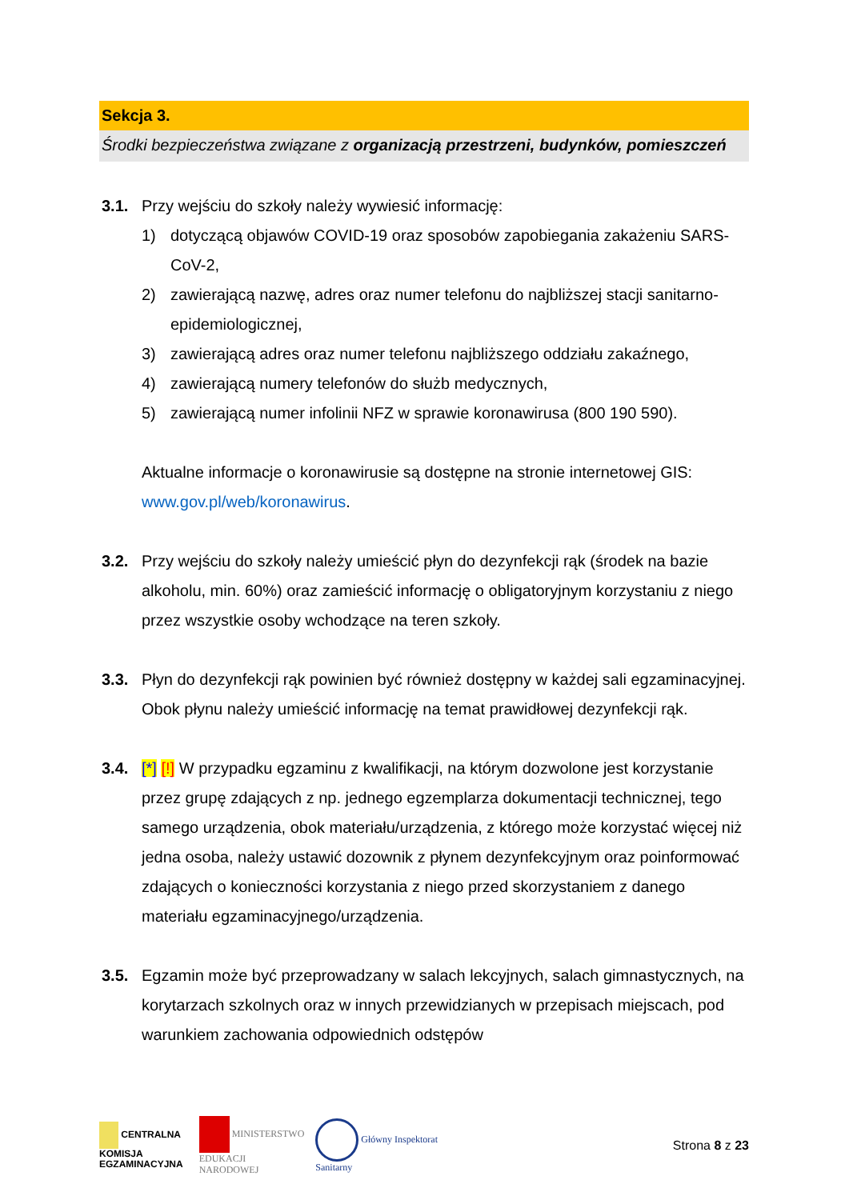Sekcja 3.
Środki bezpieczeństwa związane z organizacją przestrzeni, budynków, pomieszczeń
3.1. Przy wejściu do szkoły należy wywiesić informację:
1) dotyczącą objawów COVID-19 oraz sposobów zapobiegania zakażeniu SARS-CoV-2,
2) zawierającą nazwę, adres oraz numer telefonu do najbliższej stacji sanitarno-epidemiologicznej,
3) zawierającą adres oraz numer telefonu najbliższego oddziału zakaźnego,
4) zawierającą numery telefonów do służb medycznych,
5) zawierającą numer infolinii NFZ w sprawie koronawirusa (800 190 590).
Aktualne informacje o koronawirusie są dostępne na stronie internetowej GIS: www.gov.pl/web/koronawirus.
3.2. Przy wejściu do szkoły należy umieścić płyn do dezynfekcji rąk (środek na bazie alkoholu, min. 60%) oraz zamieścić informację o obligatoryjnym korzystaniu z niego przez wszystkie osoby wchodzące na teren szkoły.
3.3. Płyn do dezynfekcji rąk powinien być również dostępny w każdej sali egzaminacyjnej. Obok płynu należy umieścić informację na temat prawidłowej dezynfekcji rąk.
3.4. [*] [!] W przypadku egzaminu z kwalifikacji, na którym dozwolone jest korzystanie przez grupę zdających z np. jednego egzemplarza dokumentacji technicznej, tego samego urządzenia, obok materiału/urządzenia, z którego może korzystać więcej niż jedna osoba, należy ustawić dozownik z płynem dezynfekcyjnym oraz poinformować zdających o konieczności korzystania z niego przed skorzystaniem z danego materiału egzaminacyjnego/urządzenia.
3.5. Egzamin może być przeprowadzany w salach lekcyjnych, salach gimnastycznych, na korytarzach szkolnych oraz w innych przewidzianych w przepisach miejscach, pod warunkiem zachowania odpowiednich odstępów
CENTRALNA
KOMISJA
EGZAMINACYJNA
MINISTERSTWO
EDUKACJI
NARODOWEJ
Główny Inspektorat
Sanitarny
Strona 8 z 23